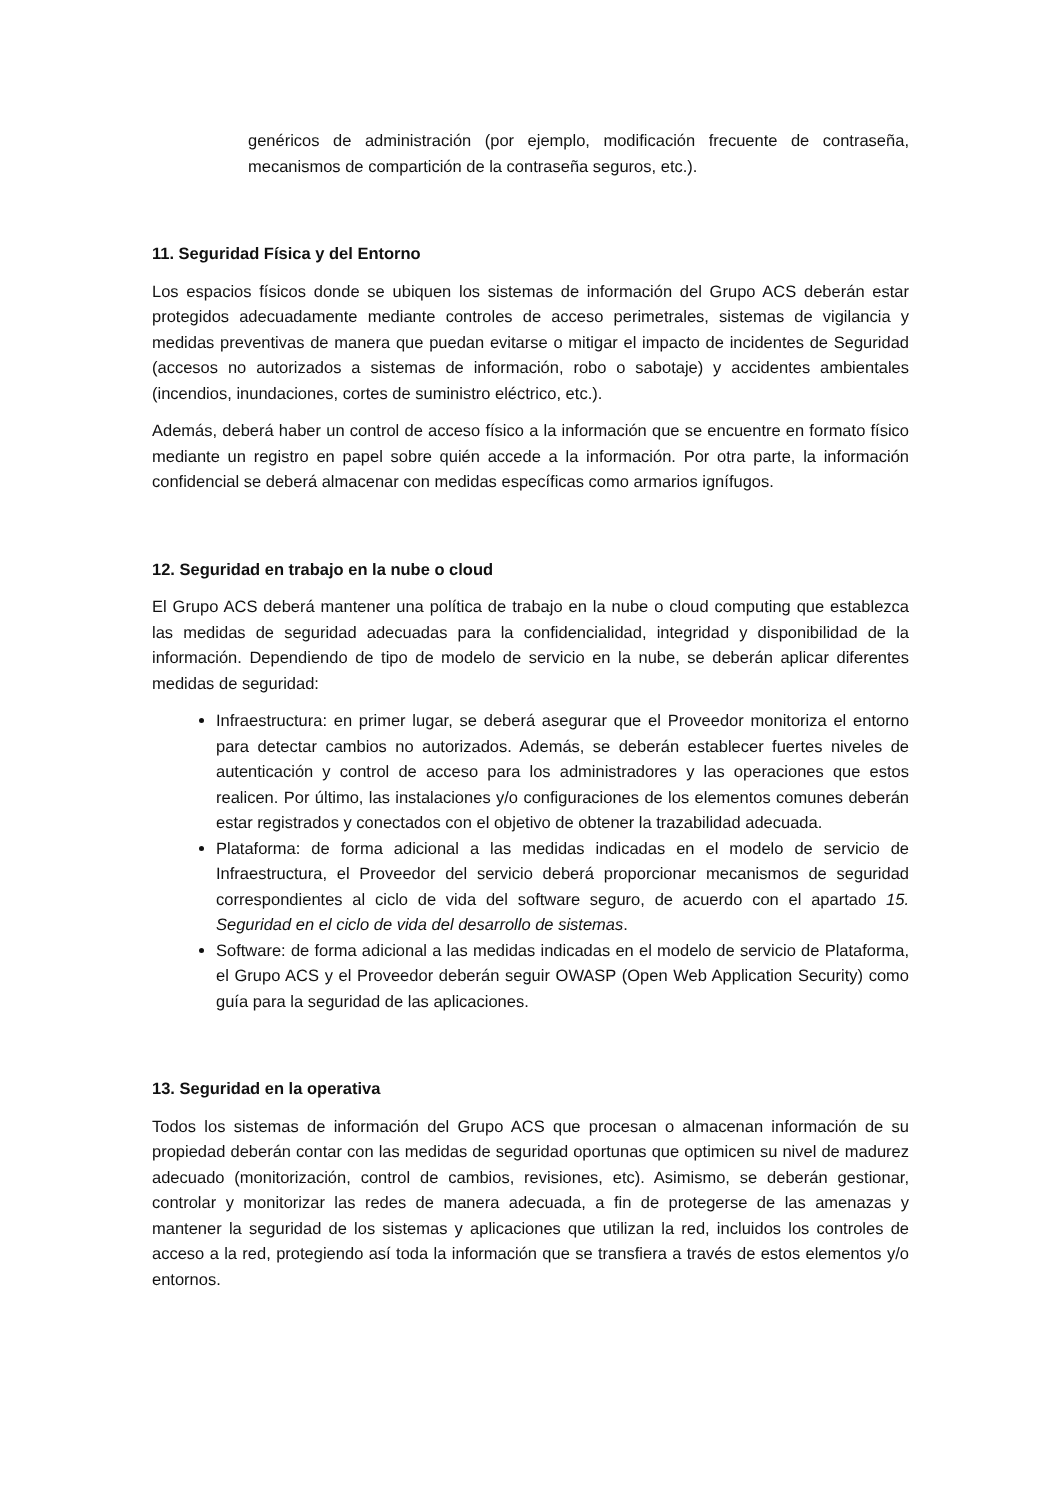genéricos de administración (por ejemplo, modificación frecuente de contraseña, mecanismos de compartición de la contraseña seguros, etc.).
11. Seguridad Física y del Entorno
Los espacios físicos donde se ubiquen los sistemas de información del Grupo ACS deberán estar protegidos adecuadamente mediante controles de acceso perimetrales, sistemas de vigilancia y medidas preventivas de manera que puedan evitarse o mitigar el impacto de incidentes de Seguridad (accesos no autorizados a sistemas de información, robo o sabotaje) y accidentes ambientales (incendios, inundaciones, cortes de suministro eléctrico, etc.).
Además, deberá haber un control de acceso físico a la información que se encuentre en formato físico mediante un registro en papel sobre quién accede a la información. Por otra parte, la información confidencial se deberá almacenar con medidas específicas como armarios ignífugos.
12. Seguridad en trabajo en la nube o cloud
El Grupo ACS deberá mantener una política de trabajo en la nube o cloud computing que establezca las medidas de seguridad adecuadas para la confidencialidad, integridad y disponibilidad de la información. Dependiendo de tipo de modelo de servicio en la nube, se deberán aplicar diferentes medidas de seguridad:
Infraestructura: en primer lugar, se deberá asegurar que el Proveedor monitoriza el entorno para detectar cambios no autorizados. Además, se deberán establecer fuertes niveles de autenticación y control de acceso para los administradores y las operaciones que estos realicen. Por último, las instalaciones y/o configuraciones de los elementos comunes deberán estar registrados y conectados con el objetivo de obtener la trazabilidad adecuada.
Plataforma: de forma adicional a las medidas indicadas en el modelo de servicio de Infraestructura, el Proveedor del servicio deberá proporcionar mecanismos de seguridad correspondientes al ciclo de vida del software seguro, de acuerdo con el apartado 15. Seguridad en el ciclo de vida del desarrollo de sistemas.
Software: de forma adicional a las medidas indicadas en el modelo de servicio de Plataforma, el Grupo ACS y el Proveedor deberán seguir OWASP (Open Web Application Security) como guía para la seguridad de las aplicaciones.
13. Seguridad en la operativa
Todos los sistemas de información del Grupo ACS que procesan o almacenan información de su propiedad deberán contar con las medidas de seguridad oportunas que optimicen su nivel de madurez adecuado (monitorización, control de cambios, revisiones, etc). Asimismo, se deberán gestionar, controlar y monitorizar las redes de manera adecuada, a fin de protegerse de las amenazas y mantener la seguridad de los sistemas y aplicaciones que utilizan la red, incluidos los controles de acceso a la red, protegiendo así toda la información que se transfiera a través de estos elementos y/o entornos.